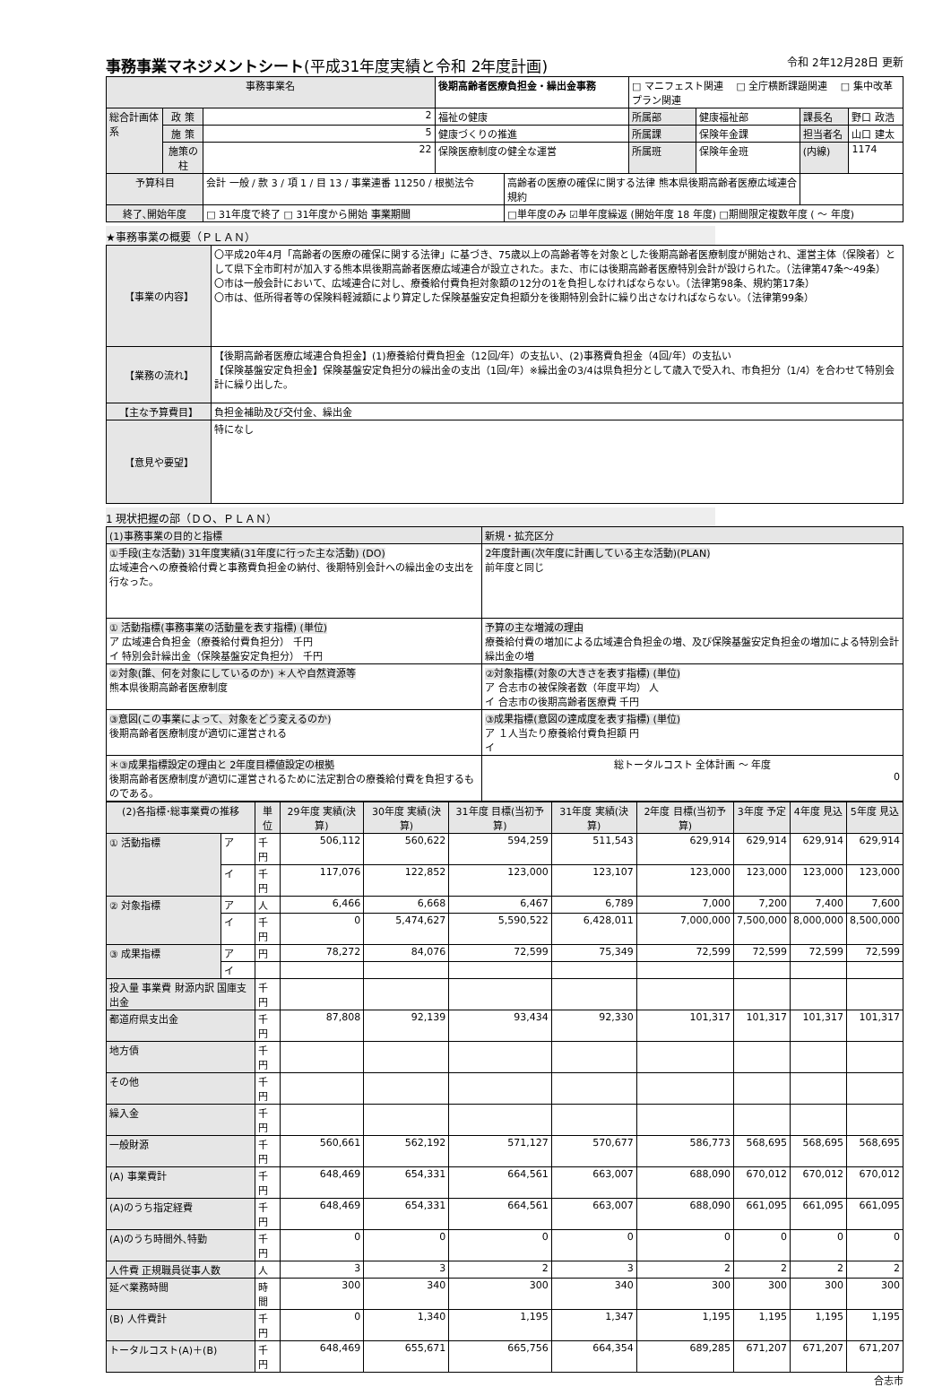事務事業マネジメントシート(平成31年度実績と令和 2年度計画) 令和 2年12月28日 更新
| 事務事業名 | | | 後期高齢者医療負担金・繰出金事務 | | □ マニフェスト関連 □ 全庁横断課題関連 □ 集中改革プラン関連 | | | |
| 総合計画体系 | 政 策 | 2 | 福祉の健康 | | 所属部 | 健康福祉部 | 課長名 | 野口 政浩 |
| | 施 策 | 5 | 健康づくりの推進 | | 所属課 | 保険年金課 | 担当者名 | 山口 建太 |
| | 施策の柱 | 22 | 保険医療制度の健全な運営 | | 所属班 | 保険年金班 | (内線) | 1174 |
| 予算科目 | | 会計 一般 / 款 3 / 項 1 / 目 13 / 事業連番 11250 / 根拠法令 | | 高齢者の医療の確保に関する法律 熊本県後期高齢者医療広域連合規約 | | | | |
| 終了､開始年度 | | □ 31年度で終了 □ 31年度から開始 事業期間 | | □単年度のみ ☑単年度繰返 (開始年度 18 年度) □期間限定複数年度 ( ～ 年度) | | | | |
★事務事業の概要（ＰＬＡＮ）
| 【事業の内容】 | 〇平成20年4月「高齢者の医療の確保に関する法律」に基づき、75歳以上の高齢者等を対象とした後期高齢者医療制度が開始され、運営主体（保険者）として県下全市町村が加入する熊本県後期高齢者医療広域連合が設立された。また、市には後期高齢者医療特別会計が設けられた。（法律第47条～49条） 〇市は一般会計において、広域連合に対し、療養給付費負担対象額の12分の1を負担しなければならない。（法律第98条、規約第17条） 〇市は、低所得者等の保険料軽減額により算定した保険基盤安定負担額分を後期特別会計に繰り出さなければならない。（法律第99条） |
| 【業務の流れ】 | 【後期高齢者医療広域連合負担金】(1)療養給付費負担金（12回/年）の支払い、(2)事務費負担金（4回/年）の支払い 【保険基盤安定負担金】保険基盤安定負担分の繰出金の支出（1回/年）※繰出金の3/4は県負担分として歳入で受入れ、市負担分（1/4）を合わせて特別会計に繰り出した。 |
| 【主な予算費目】 | 負担金補助及び交付金、繰出金 |
| 【意見や要望】 | 特になし |
1 現状把握の部（ＤＯ、ＰＬＡＮ）
| (1)事務事業の目的と指標 | 新規・拡充区分 |
| ①手段(主な活動) 31年度実績(31年度に行った主な活動) (DO) 広域連合への療養給付費と事務費負担金の納付、後期特別会計への繰出金の支出を行なった。 | 2年度計画(次年度に計画している主な活動)(PLAN) 前年度と同じ |
| ① 活動指標(事務事業の活動量を表す指標) (単位) ア 広域連合負担金（療養給付費負担分） 千円 イ 特別会計繰出金（保険基盤安定負担分） 千円 | 予算の主な増減の理由 療養給付費の増加による広域連合負担金の増、及び保険基盤安定負担金の増加による特別会計繰出金の増 |
| ②対象(誰、何を対象にしているのか) ＊人や自然資源等 熊本県後期高齢者医療制度 | ②対象指標(対象の大きさを表す指標) (単位) ア 合志市の被保険者数（年度平均） 人 イ 合志市の後期高齢者医療費 千円 |
| ③意図(この事業によって、対象をどう変えるのか) 後期高齢者医療制度が適切に運営される | ③成果指標(意図の達成度を表す指標) (単位) ア １人当たり療養給付費負担額 円 イ |
| ＊③成果指標設定の理由と 2年度目標値設定の根拠 後期高齢者医療制度が適切に運営されるために法定割合の療養給付費を負担するものである。 | 総トータルコスト 全体計画 ～ 年度 0 |
| (2)各指標･総事業費の推移 | | 単位 | 29年度 実績(決算) | 30年度 実績(決算) | 31年度 目標(当初予算) | 31年度 実績(決算) | 2年度 目標(当初予算) | 3年度 予定 | 4年度 見込 | 5年度 見込 |
| --- | --- | --- | --- | --- | --- | --- | --- | --- | --- | --- |
| ① 活動指標 | ア | 千円 | 506,112 | 560,622 | 594,259 | 511,543 | 629,914 | 629,914 | 629,914 | 629,914 |
| | イ | 千円 | 117,076 | 122,852 | 123,000 | 123,107 | 123,000 | 123,000 | 123,000 | 123,000 |
| ② 対象指標 | ア | 人 | 6,466 | 6,668 | 6,467 | 6,789 | 7,000 | 7,200 | 7,400 | 7,600 |
| | イ | 千円 | 0 | 5,474,627 | 5,590,522 | 6,428,011 | 7,000,000 | 7,500,000 | 8,000,000 | 8,500,000 |
| ③ 成果指標 | ア | 円 | 78,272 | 84,076 | 72,599 | 75,349 | 72,599 | 72,599 | 72,599 | 72,599 |
| | イ | | | | | | | | | |
| 投入量 事業費 財源内訳 国庫支出金 | | 千円 | | | | | | | | |
| 都道府県支出金 | | 千円 | 87,808 | 92,139 | 93,434 | 92,330 | 101,317 | 101,317 | 101,317 | 101,317 |
| 地方債 | | 千円 | | | | | | | | |
| その他 | | 千円 | | | | | | | | |
| 繰入金 | | 千円 | | | | | | | | |
| 一般財源 | | 千円 | 560,661 | 562,192 | 571,127 | 570,677 | 586,773 | 568,695 | 568,695 | 568,695 |
| (A) 事業費計 | | 千円 | 648,469 | 654,331 | 664,561 | 663,007 | 688,090 | 670,012 | 670,012 | 670,012 |
| (A)のうち指定経費 | | 千円 | 648,469 | 654,331 | 664,561 | 663,007 | 688,090 | 661,095 | 661,095 | 661,095 |
| (A)のうち時間外､特勤 | | 千円 | 0 | 0 | 0 | 0 | 0 | 0 | 0 | 0 |
| 人件費 正規職員従事人数 | | 人 | 3 | 3 | 2 | 3 | 2 | 2 | 2 | 2 |
| 延べ業務時間 | | 時間 | 300 | 340 | 300 | 340 | 300 | 300 | 300 | 300 |
| (B) 人件費計 | | 千円 | 0 | 1,340 | 1,195 | 1,347 | 1,195 | 1,195 | 1,195 | 1,195 |
| トータルコスト(A)＋(B) | | 千円 | 648,469 | 655,671 | 665,756 | 664,354 | 689,285 | 671,207 | 671,207 | 671,207 |
合志市